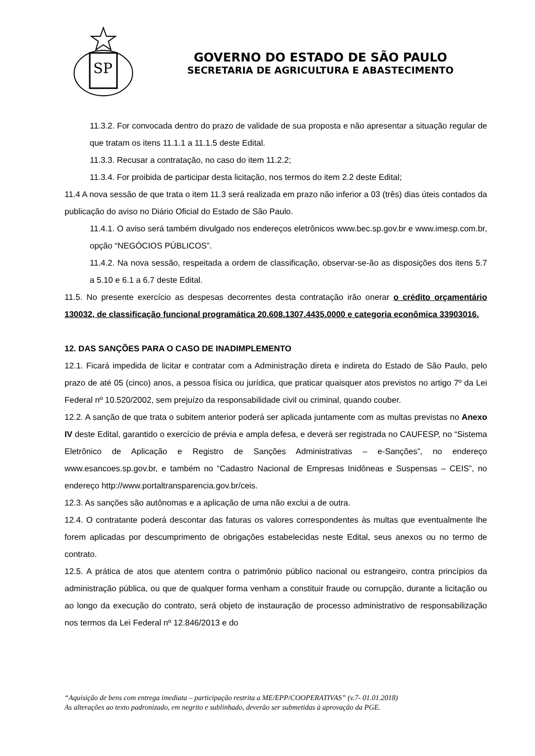SP
GOVERNO DO ESTADO DE SÃO PAULO
SECRETARIA DE AGRICULTURA E ABASTECIMENTO
11.3.2. For convocada dentro do prazo de validade de sua proposta e não apresentar a situação regular de que tratam os itens 11.1.1 a 11.1.5 deste Edital.
11.3.3. Recusar a contratação, no caso do item 11.2.2;
11.3.4. For proibida de participar desta licitação, nos termos do item 2.2 deste Edital;
11.4 A nova sessão de que trata o item 11.3 será realizada em prazo não inferior a 03 (três) dias úteis contados da publicação do aviso no Diário Oficial do Estado de São Paulo.
11.4.1. O aviso será também divulgado nos endereços eletrônicos www.bec.sp.gov.br e www.imesp.com.br, opção “NEGÓCIOS PÚBLICOS”.
11.4.2. Na nova sessão, respeitada a ordem de classificação, observar-se-ão as disposições dos itens 5.7 a 5.10 e 6.1 a 6.7 deste Edital.
11.5. No presente exercício as despesas decorrentes desta contratação irão onerar o crédito orçamentário 130032, de classificação funcional programática 20.608.1307.4435.0000 e categoria econômica 33903016.
12. DAS SANÇÕES PARA O CASO DE INADIMPLEMENTO
12.1. Ficará impedida de licitar e contratar com a Administração direta e indireta do Estado de São Paulo, pelo prazo de até 05 (cinco) anos, a pessoa física ou jurídica, que praticar quaisquer atos previstos no artigo 7º da Lei Federal nº 10.520/2002, sem prejuízo da responsabilidade civil ou criminal, quando couber.
12.2. A sanção de que trata o subitem anterior poderá ser aplicada juntamente com as multas previstas no Anexo IV deste Edital, garantido o exercício de prévia e ampla defesa, e deverá ser registrada no CAUFESP, no “Sistema Eletrônico de Aplicação e Registro de Sanções Administrativas – e-Sanções”, no endereço www.esancoes.sp.gov.br, e também no “Cadastro Nacional de Empresas Inidôneas e Suspensas – CEIS”, no endereço http://www.portaltransparencia.gov.br/ceis.
12.3. As sanções são autônomas e a aplicação de uma não exclui a de outra.
12.4. O contratante poderá descontar das faturas os valores correspondentes às multas que eventualmente lhe forem aplicadas por descumprimento de obrigações estabelecidas neste Edital, seus anexos ou no termo de contrato.
12.5. A prática de atos que atentem contra o patrimônio público nacional ou estrangeiro, contra princípios da administração pública, ou que de qualquer forma venham a constituir fraude ou corrupção, durante a licitação ou ao longo da execução do contrato, será objeto de instauração de processo administrativo de responsabilização nos termos da Lei Federal nº 12.846/2013 e do
“Aquisição de bens com entrega imediata – participação restrita a ME/EPP/COOPERATIVAS” (v.7- 01.01.2018)
As alterações ao texto padronizado, em negrito e sublinhado, deverão ser submetidas à aprovação da PGE.